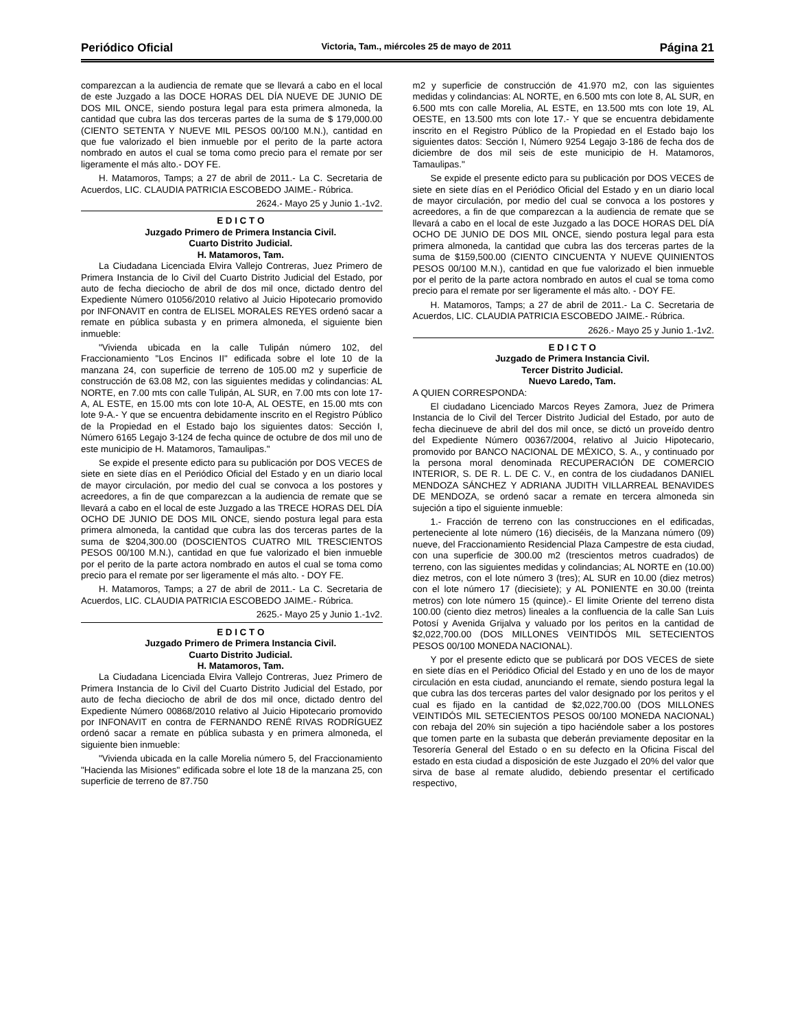Periódico Oficial Victoria, Tam., miércoles 25 de mayo de 2011 Página 21
comparezcan a la audiencia de remate que se llevará a cabo en el local de este Juzgado a las DOCE HORAS DEL DÍA NUEVE DE JUNIO DE DOS MIL ONCE, siendo postura legal para esta primera almoneda, la cantidad que cubra las dos terceras partes de la suma de $ 179,000.00 (CIENTO SETENTA Y NUEVE MIL PESOS 00/100 M.N.), cantidad en que fue valorizado el bien inmueble por el perito de la parte actora nombrado en autos el cual se toma como precio para el remate por ser ligeramente el más alto.- DOY FE.
H. Matamoros, Tamps; a 27 de abril de 2011.- La C. Secretaria de Acuerdos, LIC. CLAUDIA PATRICIA ESCOBEDO JAIME.- Rúbrica.
2624.- Mayo 25 y Junio 1.-1v2.
E D I C T O
Juzgado Primero de Primera Instancia Civil.
Cuarto Distrito Judicial.
H. Matamoros, Tam.
La Ciudadana Licenciada Elvira Vallejo Contreras, Juez Primero de Primera Instancia de lo Civil del Cuarto Distrito Judicial del Estado, por auto de fecha dieciocho de abril de dos mil once, dictado dentro del Expediente Número 01056/2010 relativo al Juicio Hipotecario promovido por INFONAVIT en contra de ELISEL MORALES REYES ordenó sacar a remate en pública subasta y en primera almoneda, el siguiente bien inmueble:
"Vivienda ubicada en la calle Tulipán número 102, del Fraccionamiento "Los Encinos II" edificada sobre el lote 10 de la manzana 24, con superficie de terreno de 105.00 m2 y superficie de construcción de 63.08 M2, con las siguientes medidas y colindancias: AL NORTE, en 7.00 mts con calle Tulipán, AL SUR, en 7.00 mts con lote 17-A, AL ESTE, en 15.00 mts con lote 10-A, AL OESTE, en 15.00 mts con lote 9-A.- Y que se encuentra debidamente inscrito en el Registro Público de la Propiedad en el Estado bajo los siguientes datos: Sección I, Número 6165 Legajo 3-124 de fecha quince de octubre de dos mil uno de este municipio de H. Matamoros, Tamaulipas."
Se expide el presente edicto para su publicación por DOS VECES de siete en siete días en el Periódico Oficial del Estado y en un diario local de mayor circulación, por medio del cual se convoca a los postores y acreedores, a fin de que comparezcan a la audiencia de remate que se llevará a cabo en el local de este Juzgado a las TRECE HORAS DEL DÍA OCHO DE JUNIO DE DOS MIL ONCE, siendo postura legal para esta primera almoneda, la cantidad que cubra las dos terceras partes de la suma de $204,300.00 (DOSCIENTOS CUATRO MIL TRESCIENTOS PESOS 00/100 M.N.), cantidad en que fue valorizado el bien inmueble por el perito de la parte actora nombrado en autos el cual se toma como precio para el remate por ser ligeramente el más alto. - DOY FE.
H. Matamoros, Tamps; a 27 de abril de 2011.- La C. Secretaria de Acuerdos, LIC. CLAUDIA PATRICIA ESCOBEDO JAIME.- Rúbrica.
2625.- Mayo 25 y Junio 1.-1v2.
E D I C T O
Juzgado Primero de Primera Instancia Civil.
Cuarto Distrito Judicial.
H. Matamoros, Tam.
La Ciudadana Licenciada Elvira Vallejo Contreras, Juez Primero de Primera Instancia de lo Civil del Cuarto Distrito Judicial del Estado, por auto de fecha dieciocho de abril de dos mil once, dictado dentro del Expediente Número 00868/2010 relativo al Juicio Hipotecario promovido por INFONAVIT en contra de FERNANDO RENÉ RIVAS RODRÍGUEZ ordenó sacar a remate en pública subasta y en primera almoneda, el siguiente bien inmueble:
"Vivienda ubicada en la calle Morelia número 5, del Fraccionamiento "Hacienda las Misiones" edificada sobre el lote 18 de la manzana 25, con superficie de terreno de 87.750
m2 y superficie de construcción de 41.970 m2, con las siguientes medidas y colindancias: AL NORTE, en 6.500 mts con lote 8, AL SUR, en 6.500 mts con calle Morelia, AL ESTE, en 13.500 mts con lote 19, AL OESTE, en 13.500 mts con lote 17.- Y que se encuentra debidamente inscrito en el Registro Público de la Propiedad en el Estado bajo los siguientes datos: Sección I, Número 9254 Legajo 3-186 de fecha dos de diciembre de dos mil seis de este municipio de H. Matamoros, Tamaulipas."
Se expide el presente edicto para su publicación por DOS VECES de siete en siete días en el Periódico Oficial del Estado y en un diario local de mayor circulación, por medio del cual se convoca a los postores y acreedores, a fin de que comparezcan a la audiencia de remate que se llevará a cabo en el local de este Juzgado a las DOCE HORAS DEL DÍA OCHO DE JUNIO DE DOS MIL ONCE, siendo postura legal para esta primera almoneda, la cantidad que cubra las dos terceras partes de la suma de $159,500.00 (CIENTO CINCUENTA Y NUEVE QUINIENTOS PESOS 00/100 M.N.), cantidad en que fue valorizado el bien inmueble por el perito de la parte actora nombrado en autos el cual se toma como precio para el remate por ser ligeramente el más alto. - DOY FE.
H. Matamoros, Tamps; a 27 de abril de 2011.- La C. Secretaria de Acuerdos, LIC. CLAUDIA PATRICIA ESCOBEDO JAIME.- Rúbrica.
2626.- Mayo 25 y Junio 1.-1v2.
E D I C T O
Juzgado de Primera Instancia Civil.
Tercer Distrito Judicial.
Nuevo Laredo, Tam.
A QUIEN CORRESPONDA:
El ciudadano Licenciado Marcos Reyes Zamora, Juez de Primera Instancia de lo Civil del Tercer Distrito Judicial del Estado, por auto de fecha diecinueve de abril del dos mil once, se dictó un proveído dentro del Expediente Número 00367/2004, relativo al Juicio Hipotecario, promovido por BANCO NACIONAL DE MÉXICO, S. A., y continuado por la persona moral denominada RECUPERACIÓN DE COMERCIO INTERIOR, S. DE R. L. DE C. V., en contra de los ciudadanos DANIEL MENDOZA SÁNCHEZ Y ADRIANA JUDITH VILLARREAL BENAVIDES DE MENDOZA, se ordenó sacar a remate en tercera almoneda sin sujeción a tipo el siguiente inmueble:
1.- Fracción de terreno con las construcciones en el edificadas, perteneciente al lote número (16) dieciséis, de la Manzana número (09) nueve, del Fraccionamiento Residencial Plaza Campestre de esta ciudad, con una superficie de 300.00 m2 (trescientos metros cuadrados) de terreno, con las siguientes medidas y colindancias; AL NORTE en (10.00) diez metros, con el lote número 3 (tres); AL SUR en 10.00 (diez metros) con el lote número 17 (diecisiete); y AL PONIENTE en 30.00 (treinta metros) con lote número 15 (quince).- El limite Oriente del terreno dista 100.00 (ciento diez metros) lineales a la confluencia de la calle San Luis Potosí y Avenida Grijalva y valuado por los peritos en la cantidad de $2,022,700.00 (DOS MILLONES VEINTIDÓS MIL SETECIENTOS PESOS 00/100 MONEDA NACIONAL).
Y por el presente edicto que se publicará por DOS VECES de siete en siete días en el Periódico Oficial del Estado y en uno de los de mayor circulación en esta ciudad, anunciando el remate, siendo postura legal la que cubra las dos terceras partes del valor designado por los peritos y el cual es fijado en la cantidad de $2,022,700.00 (DOS MILLONES VEINTIDÓS MIL SETECIENTOS PESOS 00/100 MONEDA NACIONAL) con rebaja del 20% sin sujeción a tipo haciéndole saber a los postores que tomen parte en la subasta que deberán previamente depositar en la Tesorería General del Estado o en su defecto en la Oficina Fiscal del estado en esta ciudad a disposición de este Juzgado el 20% del valor que sirva de base al remate aludido, debiendo presentar el certificado respectivo,